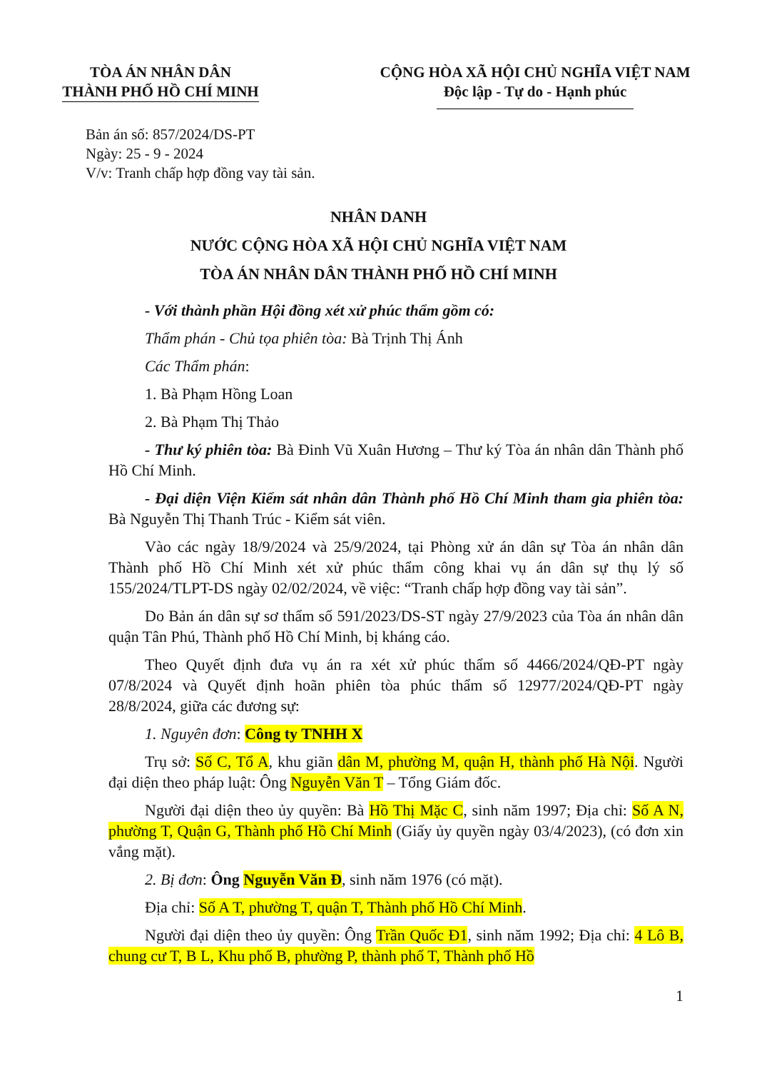TÒA ÁN NHÂN DÂN
THÀNH PHỐ HỒ CHÍ MINH
CỘNG HÒA XÃ HỘI CHỦ NGHĨA VIỆT NAM
Độc lập - Tự do - Hạnh phúc
Bản án số: 857/2024/DS-PT
Ngày: 25 - 9 - 2024
V/v: Tranh chấp hợp đồng vay tài sản.
NHÂN DANH
NƯỚC CỘNG HÒA XÃ HỘI CHỦ NGHĨA VIỆT NAM
TÒA ÁN NHÂN DÂN THÀNH PHỐ HỒ CHÍ MINH
- Với thành phần Hội đồng xét xử phúc thẩm gồm có:
Thẩm phán - Chủ tọa phiên tòa: Bà Trịnh Thị Ánh
Các Thẩm phán:
1. Bà Phạm Hồng Loan
2. Bà Phạm Thị Thảo
- Thư ký phiên tòa: Bà Đinh Vũ Xuân Hương – Thư ký Tòa án nhân dân Thành phố Hồ Chí Minh.
- Đại diện Viện Kiểm sát nhân dân Thành phố Hồ Chí Minh tham gia phiên tòa: Bà Nguyễn Thị Thanh Trúc - Kiểm sát viên.
Vào các ngày 18/9/2024 và 25/9/2024, tại Phòng xử án dân sự Tòa án nhân dân Thành phố Hồ Chí Minh xét xử phúc thẩm công khai vụ án dân sự thụ lý số 155/2024/TLPT-DS ngày 02/02/2024, về việc: “Tranh chấp hợp đồng vay tài sản”.
Do Bản án dân sự sơ thẩm số 591/2023/DS-ST ngày 27/9/2023 của Tòa án nhân dân quận Tân Phú, Thành phố Hồ Chí Minh, bị kháng cáo.
Theo Quyết định đưa vụ án ra xét xử phúc thẩm số 4466/2024/QĐ-PT ngày 07/8/2024 và Quyết định hoãn phiên tòa phúc thẩm số 12977/2024/QĐ-PT ngày 28/8/2024, giữa các đương sự:
1. Nguyên đơn: Công ty TNHH X
Trụ sở: Số C, Tổ A, khu giãn dân M, phường M, quận H, thành phố Hà Nội. Người đại diện theo pháp luật: Ông Nguyễn Văn T – Tổng Giám đốc.
Người đại diện theo ủy quyền: Bà Hồ Thị Mặc C, sinh năm 1997; Địa chỉ: Số A N, phường T, Quận G, Thành phố Hồ Chí Minh (Giấy ủy quyền ngày 03/4/2023), (có đơn xin vắng mặt).
2. Bị đơn: Ông Nguyễn Văn Đ, sinh năm 1976 (có mặt).
Địa chỉ: Số A T, phường T, quận T, Thành phố Hồ Chí Minh.
Người đại diện theo ủy quyền: Ông Trần Quốc Đ1, sinh năm 1992; Địa chỉ: 4 Lô B, chung cư T, B L, Khu phố B, phường P, thành phố T, Thành phố Hồ
1